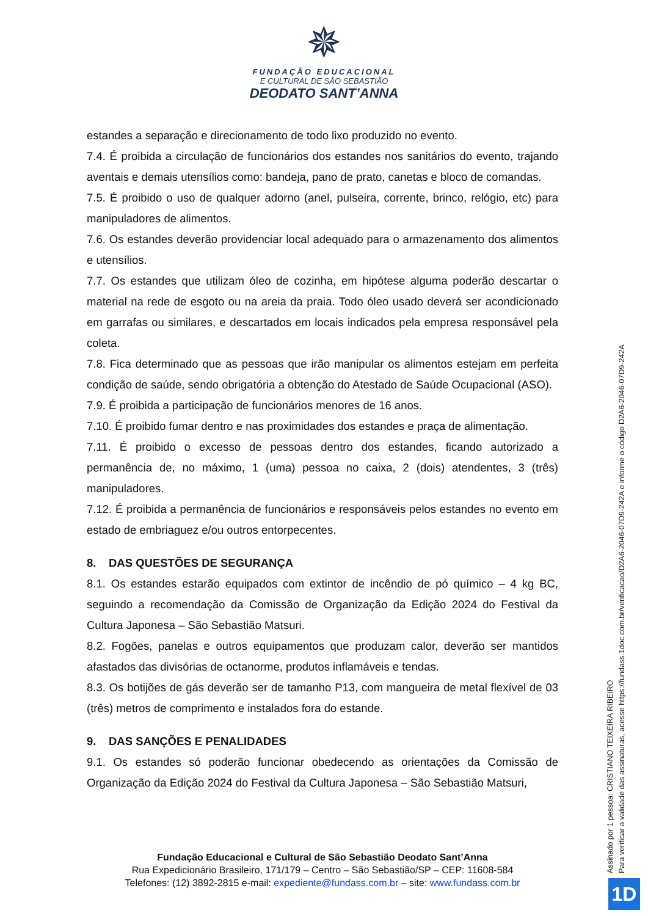✵
FUNDAÇÃO EDUCACIONAL
E CULTURAL DE SÃO SEBASTIÃO
DEODATO SANT’ANNA
estandes a separação e direcionamento de todo lixo produzido no evento.
7.4. É proibida a circulação de funcionários dos estandes nos sanitários do evento, trajando aventais e demais utensílios como: bandeja, pano de prato, canetas e bloco de comandas.
7.5. É proibido o uso de qualquer adorno (anel, pulseira, corrente, brinco, relógio, etc) para manipuladores de alimentos.
7.6. Os estandes deverão providenciar local adequado para o armazenamento dos alimentos e utensílios.
7.7. Os estandes que utilizam óleo de cozinha, em hipótese alguma poderão descartar o material na rede de esgoto ou na areia da praia. Todo óleo usado deverá ser acondicionado em garrafas ou similares, e descartados em locais indicados pela empresa responsável pela coleta.
7.8. Fica determinado que as pessoas que irão manipular os alimentos estejam em perfeita condição de saúde, sendo obrigatória a obtenção do Atestado de Saúde Ocupacional (ASO).
7.9. É proibida a participação de funcionários menores de 16 anos.
7.10. É proibido fumar dentro e nas proximidades dos estandes e praça de alimentação.
7.11. É proibido o excesso de pessoas dentro dos estandes, ficando autorizado a permanência de, no máximo, 1 (uma) pessoa no caixa, 2 (dois) atendentes, 3 (três) manipuladores.
7.12. É proibida a permanência de funcionários e responsáveis pelos estandes no evento em estado de embriaguez e/ou outros entorpecentes.
8. DAS QUESTÕES DE SEGURANÇA
8.1. Os estandes estarão equipados com extintor de incêndio de pó químico – 4 kg BC, seguindo a recomendação da Comissão de Organização da Edição 2024 do Festival da Cultura Japonesa – São Sebastião Matsuri.
8.2. Fogões, panelas e outros equipamentos que produzam calor, deverão ser mantidos afastados das divisórias de octanorme, produtos inflamáveis e tendas.
8.3. Os botijões de gás deverão ser de tamanho P13, com mangueira de metal flexível de 03 (três) metros de comprimento e instalados fora do estande.
9. DAS SANÇÕES E PENALIDADES
9.1. Os estandes só poderão funcionar obedecendo as orientações da Comissão de Organização da Edição 2024 do Festival da Cultura Japonesa – São Sebastião Matsuri,
Fundação Educacional e Cultural de São Sebastião Deodato Sant’Anna
Rua Expedicionário Brasileiro, 171/179 – Centro – São Sebastião/SP – CEP: 11608-584
Telefones: (12) 3892-2815 e-mail: expediente@fundass.com.br – site: www.fundass.com.br
Assinado por 1 pessoa: CRISTIANO TEIXEIRA RIBEIRO
Para verificar a validade das assinaturas, acesse https://fundass.1doc.com.br/verificacao/D2A6-2046-07D9-242A e informe o código D2A6-2046-07D9-242A
1D